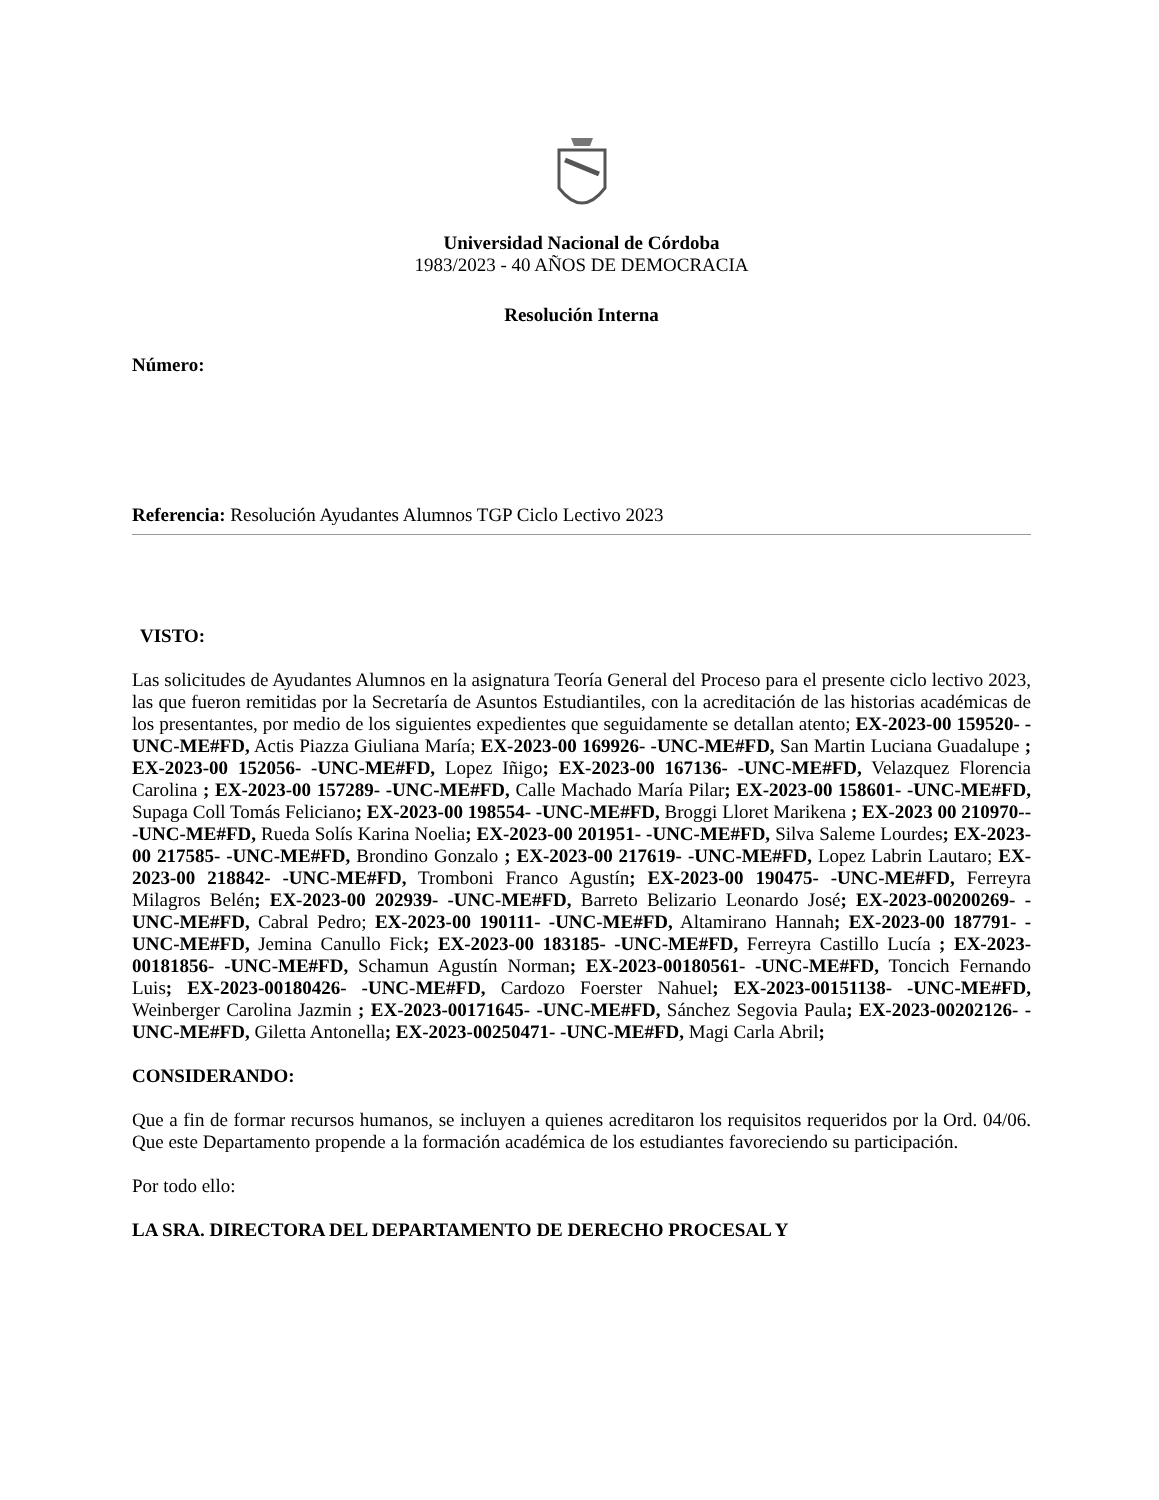Universidad Nacional de Córdoba
1983/2023 - 40 AÑOS DE DEMOCRACIA
Resolución Interna
Número:
Referencia: Resolución Ayudantes Alumnos TGP Ciclo Lectivo 2023
VISTO:
Las solicitudes de Ayudantes Alumnos en la asignatura Teoría General del Proceso para el presente ciclo lectivo 2023, las que fueron remitidas por la Secretaría de Asuntos Estudiantiles, con la acreditación de las historias académicas de los presentantes, por medio de los siguientes expedientes que seguidamente se detallan atento; EX-2023-00 159520- -UNC-ME#FD, Actis Piazza Giuliana María; EX-2023-00 169926- -UNC-ME#FD, San Martin Luciana Guadalupe ; EX-2023-00 152056- -UNC-ME#FD, Lopez Iñigo; EX-2023-00 167136- -UNC-ME#FD, Velazquez Florencia Carolina ; EX-2023-00 157289- -UNC-ME#FD, Calle Machado María Pilar; EX-2023-00 158601- -UNC-ME#FD, Supaga Coll Tomás Feliciano; EX-2023-00 198554- -UNC-ME#FD, Broggi Lloret Marikena ; EX-2023 00 210970-- -UNC-ME#FD, Rueda Solís Karina Noelia; EX-2023-00 201951- -UNC-ME#FD, Silva Saleme Lourdes; EX-2023-00 217585- -UNC-ME#FD, Brondino Gonzalo ; EX-2023-00 217619- -UNC-ME#FD, Lopez Labrin Lautaro; EX-2023-00 218842- -UNC-ME#FD, Tromboni Franco Agustín; EX-2023-00 190475- -UNC-ME#FD, Ferreyra Milagros Belén; EX-2023-00 202939- -UNC-ME#FD, Barreto Belizario Leonardo José; EX-2023-00200269- -UNC-ME#FD, Cabral Pedro; EX-2023-00 190111- -UNC-ME#FD, Altamirano Hannah; EX-2023-00 187791- -UNC-ME#FD, Jemina Canullo Fick; EX-2023-00 183185- -UNC-ME#FD, Ferreyra Castillo Lucía ; EX-2023-00181856- -UNC-ME#FD, Schamun Agustín Norman; EX-2023-00180561- -UNC-ME#FD, Toncich Fernando Luis; EX-2023-00180426- -UNC-ME#FD, Cardozo Foerster Nahuel; EX-2023-00151138- -UNC-ME#FD, Weinberger Carolina Jazmin ; EX-2023-00171645- -UNC-ME#FD, Sánchez Segovia Paula; EX-2023-00202126- -UNC-ME#FD, Giletta Antonella; EX-2023-00250471- -UNC-ME#FD, Magi Carla Abril;
CONSIDERANDO:
Que a fin de formar recursos humanos, se incluyen a quienes acreditaron los requisitos requeridos por la Ord. 04/06. Que este Departamento propende a la formación académica de los estudiantes favoreciendo su participación.
Por todo ello:
LA SRA. DIRECTORA DEL DEPARTAMENTO DE DERECHO PROCESAL Y